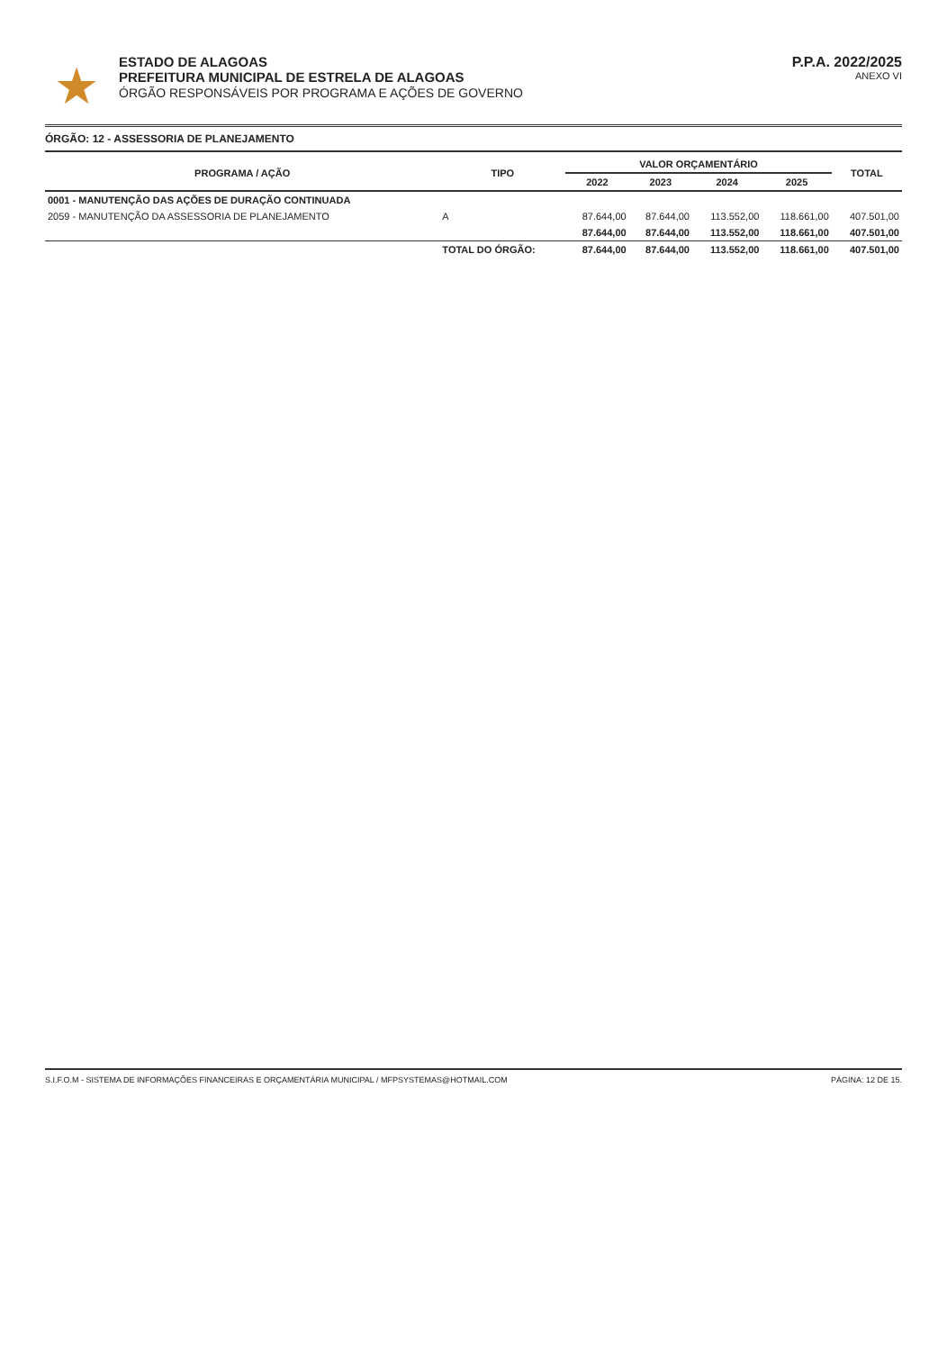★
ESTADO DE ALAGOAS
PREFEITURA MUNICIPAL DE ESTRELA DE ALAGOAS
ÓRGÃO RESPONSÁVEIS POR PROGRAMA E AÇÕES DE GOVERNO
P.P.A. 2022/2025
ANEXO VI
ÓRGÃO: 12 - ASSESSORIA DE PLANEJAMENTO
| PROGRAMA / AÇÃO | TIPO | VALOR ORÇAMENTÁRIO | | | | TOTAL |
| --- | --- | --- | --- | --- | --- | --- |
| | | 2022 | 2023 | 2024 | 2025 | |
| 0001 - MANUTENÇÃO DAS AÇÕES DE DURAÇÃO CONTINUADA | | | | | | |
| 2059 - MANUTENÇÃO DA ASSESSORIA DE PLANEJAMENTO | A | 87.644,00 | 87.644,00 | 113.552,00 | 118.661,00 | 407.501,00 |
| | | 87.644,00 | 87.644,00 | 113.552,00 | 118.661,00 | 407.501,00 |
| | TOTAL DO ÓRGÃO: | 87.644,00 | 87.644,00 | 113.552,00 | 118.661,00 | 407.501,00 |
S.I.F.O.M - SISTEMA DE INFORMAÇÕES FINANCEIRAS E ORÇAMENTÁRIA MUNICIPAL / MFPSYSTEMAS@HOTMAIL.COM PÁGINA: 12 DE 15.